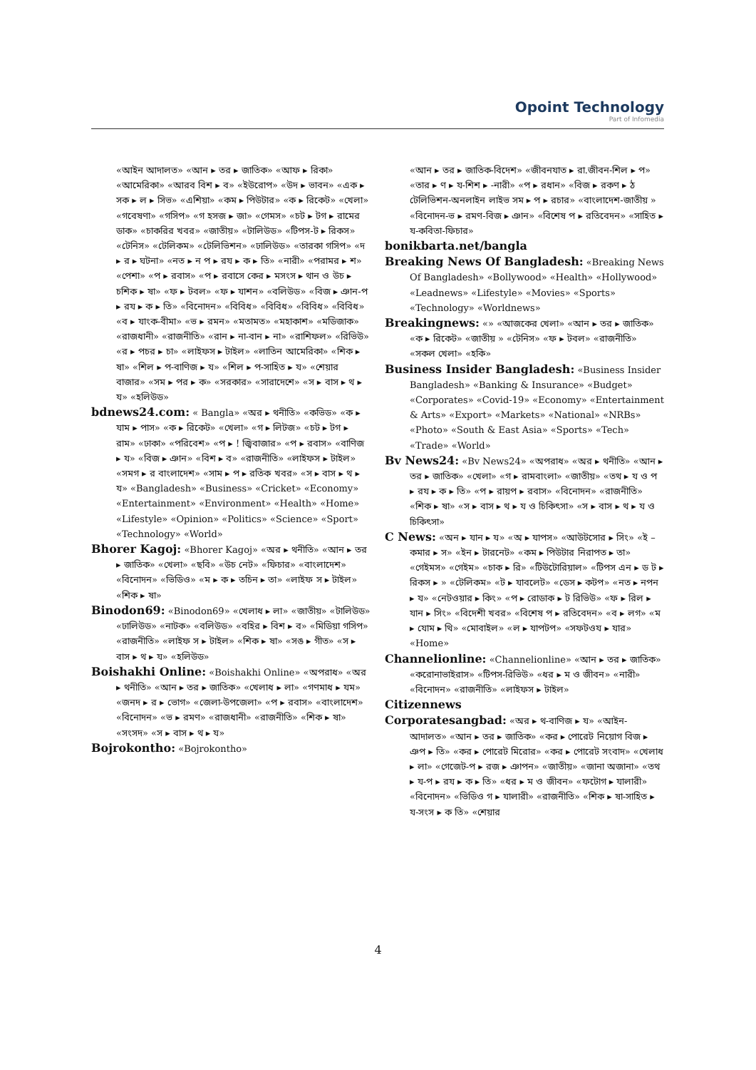Opoint Technology
Part of Infomedia
«আইন আদালত» «আন ▸ তর ▸ জাতিক» «আফ ▸ রিকা» «আমেরিকা» «আরব বিশ ▸ ব» «ইউরোপ» «উদ ▸ ভাবন» «এক ▸ সক ▸ ল ▸ সিভ» «এশিয়া» «কম ▸ পিউটার» «ক ▸ রিকেট» «খেলা» «গবেষণা» «গসিপ» «গ হসজ ▸ জা» «গেমস» «চট ▸ টগ ▸ রামের ডাক» «চাকরির খবর» «জাতীয়» «টালিউড» «টিপস-ট ▸ রিকস» «টেনিস» «টেলিকম» «টেলিভিশন» «ঢালিউড» «তারকা গসিপ» «দ ▸ র ▸ ঘটনা» «নত ▸ ন প ▸ রয ▸ ক ▸ তি» «নারী» «পরামর ▸ শ» «পেশা» «প ▸ রবাস» «প ▸ রবাসে কের ▸ মসংস ▸ থান ও উচ ▸ চশিক ▸ ষা» «ফ ▸ টবল» «ফ ▸ যাশন» «বলিউড» «বিজ ▸ ঞান-প ▸ রয ▸ ক ▸ তি» «বিনোদন» «বিবিধ» «বিবিধ» «বিবিধ» «বিবিধ» «ব ▸ যাংক-বীমা» «ভ ▸ রমন» «মতামত» «মহাকাশ» «মডিজাক» «রাজধানী» «রাজনীতি» «রান ▸ না-বান ▸ না» «রাশিফল» «রিভিউ» «র ▸ পচর ▸ চা» «লাইফস ▸ টাইল» «লাতিন আমেরিকা» «শিক ▸ ষা» «শিল ▸ প-বাণিজ ▸ য» «শিল ▸ প-সাহিত ▸ য» «শেয়ার বাজার» «সম ▸ পর ▸ ক» «সরকার» «সারাদেশে» «স ▸ বাস ▸ থ ▸ য» «হলিউড»
bdnews24.com: « Bangla» «অর ▸ থনীতি» «কভিড» «ক ▸ যাম ▸ পাস» «ক ▸ রিকেট» «খেলা» «গ ▸ লিটজ» «চট ▸ টগ ▸ রাম» «ঢাকা» «পরিবেশ» «প ▸ ! জ্বিবাজার» «প ▸ রবাস» «বাণিজ ▸ য» «বিজ ▸ ঞান» «বিশ ▸ ব» «রাজনীতি» «লাইফস ▸ টাইল» «সমগ ▸ র বাংলাদেশ» «সাম ▸ প ▸ রতিক খবর» «স ▸ বাস ▸ থ ▸ য» «Bangladesh» «Business» «Cricket» «Economy» «Entertainment» «Environment» «Health» «Home» «Lifestyle» «Opinion» «Politics» «Science» «Sport» «Technology» «World»
Bhorer Kagoj: «Bhorer Kagoj» «অর ▸ থনীতি» «আন ▸ তর ▸ জাতিক» «খেলা» «ছবি» «উচ নেট» «ফিচার» «বাংলাদেশ» «বিনোদন» «ভিডিও» «ম ▸ ক ▸ তচিন ▸ তা» «লাইফ স ▸ টাইল» «শিক ▸ ষা»
Binodon69: «Binodon69» «খেলাধ ▸ লা» «জাতীয়» «টালিউড» «ঢালিউড» «নাটক» «বলিউড» «বহির ▸ বিশ ▸ ব» «মিডিয়া গসিপ» «রাজনীতি» «লাইফ স ▸ টাইল» «শিক ▸ ষা» «সঙ ▸ গীত» «স ▸ বাস ▸ থ ▸ য» «হলিউড»
Boishakhi Online: «Boishakhi Online» «অপরাধ» «অর ▸ থনীতি» «আন ▸ তর ▸ জাতিক» «খেলাধ ▸ লা» «গণমাধ ▸ যম» «জনদ ▸ র ▸ ভোগ» «জেলা-উপজেলা» «প ▸ রবাস» «বাংলাদেশ» «বিনোদন» «ভ ▸ রমণ» «রাজধানী» «রাজনীতি» «শিক ▸ ষা» «সংসদ» «স ▸ বাস ▸ থ ▸ য»
Bojrokontho: «Bojrokontho»
«আন ▸ তর ▸ জাতিক-বিদেশ» «জীবনযাত ▸ রা.জীবন-শিল ▸ প» «তার ▸ ণ ▸ য-শিশ ▸ -নারী» «প ▸ রধান» «বিজ ▸ রকণ ▸ ঠ টেলিভিশন-অনলাইন লাইভ সম ▸ প ▸ রচার» «বাংলাদেশ-জাতীয় » «বিনোদন-ভ ▸ রমণ-বিজ ▸ ঞান» «বিশেষ প ▸ রতিবেদন» «সাহিত ▸ য-কবিতা-ফিচার»
bonikbarta.net/bangla
Breaking News Of Bangladesh: «Breaking News Of Bangladesh» «Bollywood» «Health» «Hollywood» «Leadnews» «Lifestyle» «Movies» «Sports» «Technology» «Worldnews»
Breakingnews: «» «আজকের খেলা» «আন ▸ তর ▸ জাতিক» «ক ▸ রিকেট» «জাতীয় » «টেনিস» «ফ ▸ টবল» «রাজনীতি» «সকল খেলা» «হকি»
Business Insider Bangladesh: «Business Insider Bangladesh» «Banking & Insurance» «Budget» «Corporates» «Covid-19» «Economy» «Entertainment & Arts» «Export» «Markets» «National» «NRBs» «Photo» «South & East Asia» «Sports» «Tech» «Trade» «World»
Bv News24: «Bv News24» «অপরাধ» «অর ▸ থনীতি» «আন ▸ তর ▸ জাতিক» «খেলা» «গ ▸ রামবাংলা» «জাতীয়» «তথ ▸ য ও প ▸ রয ▸ ক ▸ তি» «প ▸ রায়প ▸ রবাস» «বিনোদন» «রাজনীতি» «শিক ▸ ষা» «স ▸ বাস ▸ থ ▸ য ও চিকিৎসা» «স ▸ বাস ▸ থ ▸ য ও চিকিৎসা»
C News: «অন ▸ যান ▸ য» «অ ▸ যাপস» «আউটসোর ▸ সিং» «ই – কমার ▸ স» «ইন ▸ টারনেট» «কম ▸ পিউটার নিরাপত ▸ তা» «গেইমস» «গেইম» «চাক ▸ রি» «টিউটোরিয়াল» «টিপস এন ▸ ড ট ▸ রিকস ▸ » «টেলিকম» «ট ▸ যাবলেট» «ডেস ▸ কটপ» «নত ▸ নপন ▸ য» «নেটওয়ার ▸ কিং» «প ▸ রোডাক ▸ ট রিভিউ» «ফ ▸ রিল ▸ যান ▸ সিং» «বিদেশী খবর» «বিশেষ প ▸ রতিবেদন» «ব ▸ লগ» «ম ▸ যোম ▸ থি» «মোবাইল» «ল ▸ যাপটপ» «সফটওয ▸ যার» «Home»
Channelionline: «Channelionline» «আন ▸ তর ▸ জাতিক» «করোনাভাইরাস» «টিপস-রিভিউ» «ধর ▸ ম ও জীবন» «নারী» «বিনোদন» «রাজনীতি» «লাইফস ▸ টাইল»
Citizennews
Corporatesangbad: «অর ▸ থ-বাণিজ ▸ য» «আইন-আদালত» «আন ▸ তর ▸ জাতিক» «কর ▸ পোরেট নিয়োগ বিজ ▸ ঞপ ▸ তি» «কর ▸ পোরেট মিরোর» «কর ▸ পোরেট সংবাদ» «খেলাধ ▸ লা» «গেজেট-প ▸ রজ ▸ ঞাপন» «জাতীয়» «জানা অজানা» «তথ ▸ য-প ▸ রয ▸ ক ▸ তি» «ধর ▸ ম ও জীবন» «ফটোগ ▸ যালারী» «বিনোদন» «ভিডিও গ ▸ যালারী» «রাজনীতি» «শিক ▸ ষা-সাহিত ▸ য-সংস ▸ ক তি» «শেয়ার
4